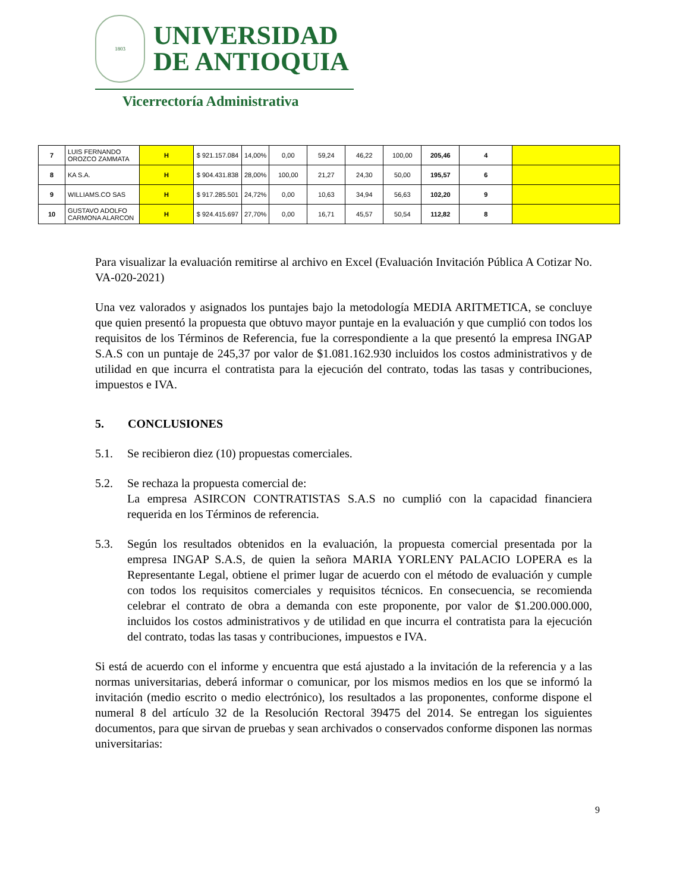1803
UNIVERSIDAD
DE ANTIOQUIA
Vicerrectoría Administrativa
| 7 | LUIS FERNANDO OROZCO ZAMMATA | H | $ 921.157.084 | 14,00% | 0,00 | 59,24 | 46,22 | 100,00 | 205,46 | 4 | |
| 8 | KA S.A. | H | $ 904.431.838 | 28,00% | 100,00 | 21,27 | 24,30 | 50,00 | 195,57 | 6 | |
| 9 | WILLIAMS.CO SAS | H | $ 917.285.501 | 24,72% | 0,00 | 10,63 | 34,94 | 56,63 | 102,20 | 9 | |
| 10 | GUSTAVO ADOLFO CARMONA ALARCON | H | $ 924.415.697 | 27,70% | 0,00 | 16,71 | 45,57 | 50,54 | 112,82 | 8 | |
Para visualizar la evaluación remitirse al archivo en Excel (Evaluación Invitación Pública A Cotizar No. VA-020-2021)
Una vez valorados y asignados los puntajes bajo la metodología MEDIA ARITMETICA, se concluye que quien presentó la propuesta que obtuvo mayor puntaje en la evaluación y que cumplió con todos los requisitos de los Términos de Referencia, fue la correspondiente a la que presentó la empresa INGAP S.A.S con un puntaje de 245,37 por valor de $1.081.162.930 incluidos los costos administrativos y de utilidad en que incurra el contratista para la ejecución del contrato, todas las tasas y contribuciones, impuestos e IVA.
5. CONCLUSIONES
5.1. Se recibieron diez (10) propuestas comerciales.
5.2. Se rechaza la propuesta comercial de:
La empresa ASIRCON CONTRATISTAS S.A.S no cumplió con la capacidad financiera requerida en los Términos de referencia.
5.3. Según los resultados obtenidos en la evaluación, la propuesta comercial presentada por la empresa INGAP S.A.S, de quien la señora MARIA YORLENY PALACIO LOPERA es la Representante Legal, obtiene el primer lugar de acuerdo con el método de evaluación y cumple con todos los requisitos comerciales y requisitos técnicos. En consecuencia, se recomienda celebrar el contrato de obra a demanda con este proponente, por valor de $1.200.000.000, incluidos los costos administrativos y de utilidad en que incurra el contratista para la ejecución del contrato, todas las tasas y contribuciones, impuestos e IVA.
Si está de acuerdo con el informe y encuentra que está ajustado a la invitación de la referencia y a las normas universitarias, deberá informar o comunicar, por los mismos medios en los que se informó la invitación (medio escrito o medio electrónico), los resultados a las proponentes, conforme dispone el numeral 8 del artículo 32 de la Resolución Rectoral 39475 del 2014. Se entregan los siguientes documentos, para que sirvan de pruebas y sean archivados o conservados conforme disponen las normas universitarias:
9